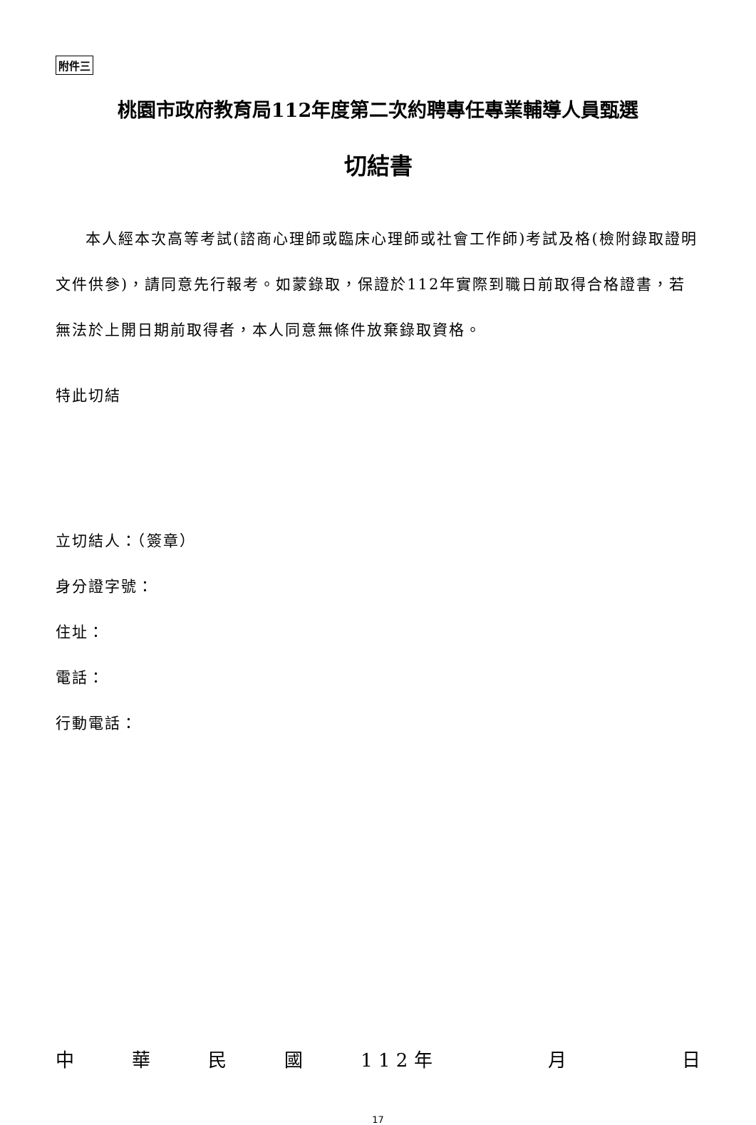附件三
桃園市政府教育局112年度第二次約聘專任專業輔導人員甄選
切結書
本人經本次高等考試(諮商心理師或臨床心理師或社會工作師)考試及格(檢附錄取證明文件供參)，請同意先行報考。如蒙錄取，保證於112年實際到職日前取得合格證書，若無法於上開日期前取得者，本人同意無條件放棄錄取資格。
特此切結
立切結人：（簽章）
身分證字號：
住址：
電話：
行動電話：
中華民國 1 1 2 年 月 日
17